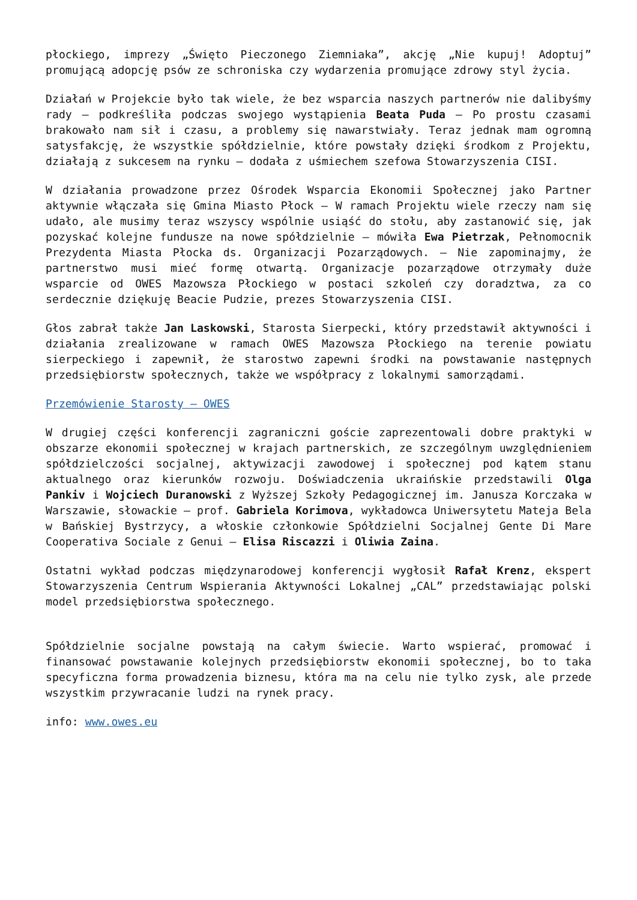płockiego, imprezy „Święto Pieczonego Ziemniaka”, akcję „Nie kupuj! Adoptuj” promującą adopcję psów ze schroniska czy wydarzenia promujące zdrowy styl życia.
Działań w Projekcie było tak wiele, że bez wsparcia naszych partnerów nie dalibyśmy rady – podkreśliła podczas swojego wystąpienia Beata Puda – Po prostu czasami brakowało nam sił i czasu, a problemy się nawarstwiały. Teraz jednak mam ogromną satysfakcję, że wszystkie spółdzielnie, które powstały dzięki środkom z Projektu, działają z sukcesem na rynku – dodała z uśmiechem szefowa Stowarzyszenia CISI.
W działania prowadzone przez Ośrodek Wsparcia Ekonomii Społecznej jako Partner aktywnie włączała się Gmina Miasto Płock – W ramach Projektu wiele rzeczy nam się udało, ale musimy teraz wszyscy wspólnie usiąść do stołu, aby zastanowić się, jak pozyskać kolejne fundusze na nowe spółdzielnie – mówiła Ewa Pietrzak, Pełnomocnik Prezydenta Miasta Płocka ds. Organizacji Pozarządowych. – Nie zapominajmy, że partnerstwo musi mieć formę otwartą. Organizacje pozarządowe otrzymały duże wsparcie od OWES Mazowsza Płockiego w postaci szkoleń czy doradztwa, za co serdecznie dziękuję Beacie Pudzie, prezes Stowarzyszenia CISI.
Głos zabrał także Jan Laskowski, Starosta Sierpecki, który przedstawił aktywności i działania zrealizowane w ramach OWES Mazowsza Płockiego na terenie powiatu sierpeckiego i zapewnił, że starostwo zapewni środki na powstawanie następnych przedsiębiorstw społecznych, także we współpracy z lokalnymi samorządami.
Przemówienie Starosty – OWES
W drugiej części konferencji zagraniczni goście zaprezentowali dobre praktyki w obszarze ekonomii społecznej w krajach partnerskich, ze szczególnym uwzględnieniem spółdzielczości socjalnej, aktywizacji zawodowej i społecznej pod kątem stanu aktualnego oraz kierunków rozwoju. Doświadczenia ukraińskie przedstawili Olga Pankiv i Wojciech Duranowski z Wyższej Szkoły Pedagogicznej im. Janusza Korczaka w Warszawie, słowackie – prof. Gabriela Korimova, wykładowca Uniwersytetu Mateja Bela w Bańskiej Bystrzycy, a włoskie członkowie Spółdzielni Socjalnej Gente Di Mare Cooperativa Sociale z Genui – Elisa Riscazzi i Oliwia Zaina.
Ostatni wykład podczas międzynarodowej konferencji wygłosił Rafał Krenz, ekspert Stowarzyszenia Centrum Wspierania Aktywności Lokalnej „CAL” przedstawiając polski model przedsiębiorstwa społecznego.
Spółdzielnie socjalne powstają na całym świecie. Warto wspierać, promować i finansować powstawanie kolejnych przedsiębiorstw ekonomii społecznej, bo to taka specyficzna forma prowadzenia biznesu, która ma na celu nie tylko zysk, ale przede wszystkim przywracanie ludzi na rynek pracy.
info: www.owes.eu